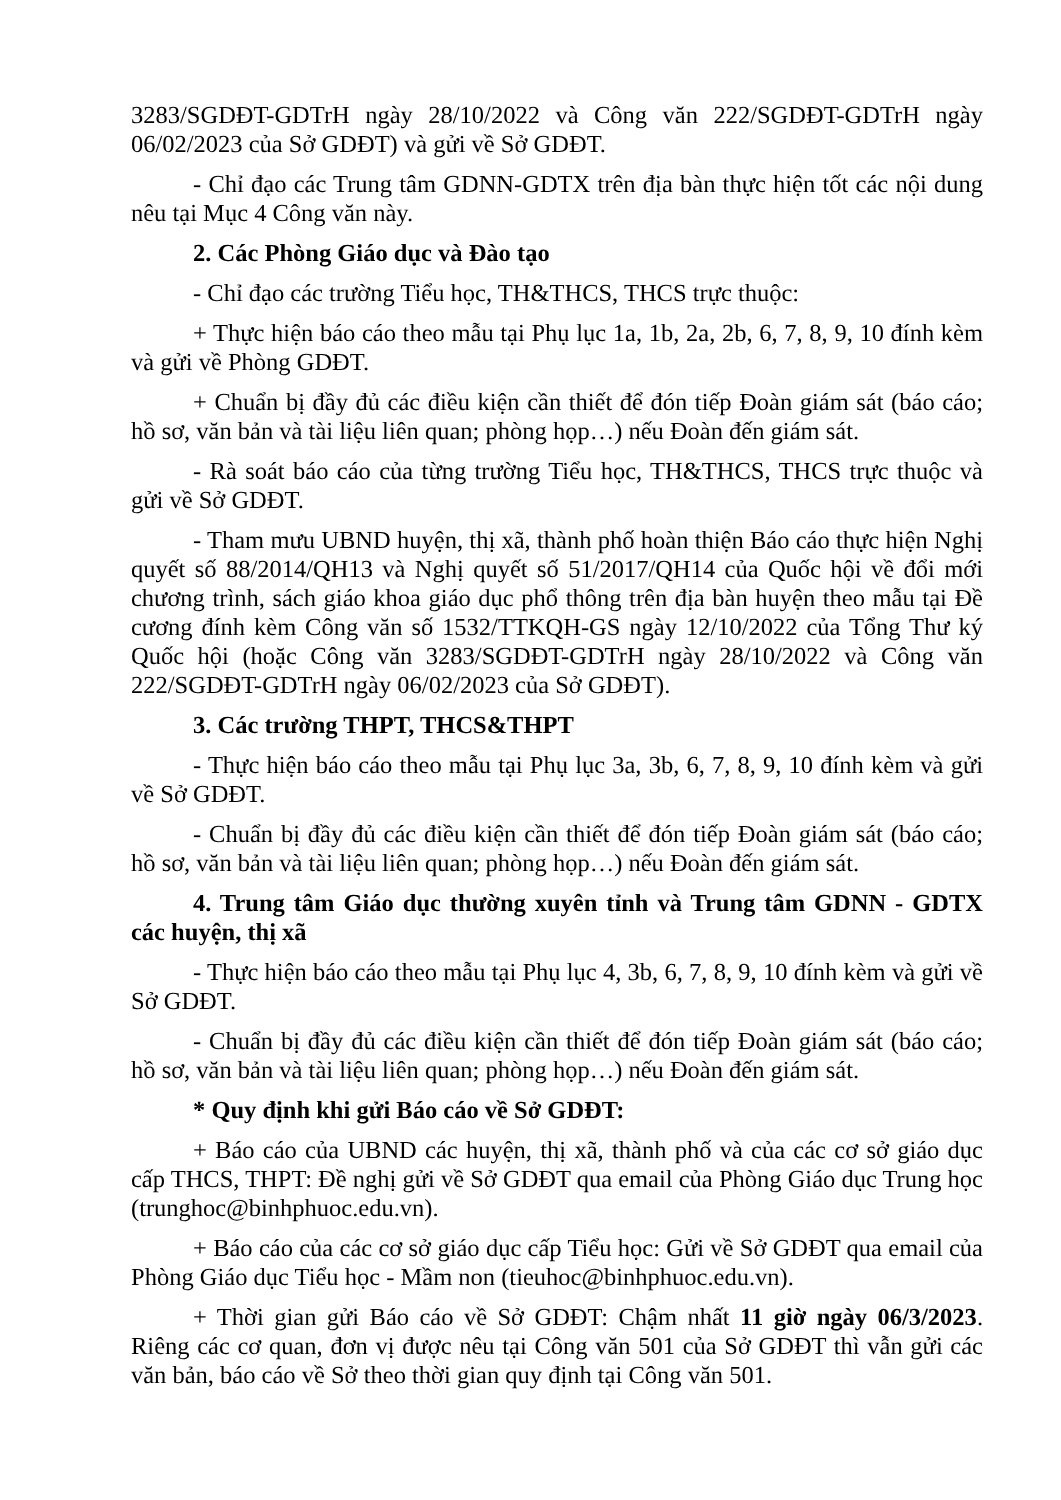3283/SGDĐT-GDTrH ngày 28/10/2022 và Công văn 222/SGDĐT-GDTrH ngày 06/02/2023 của Sở GDĐT) và gửi về Sở GDĐT.
- Chỉ đạo các Trung tâm GDNN-GDTX trên địa bàn thực hiện tốt các nội dung nêu tại Mục 4 Công văn này.
2. Các Phòng Giáo dục và Đào tạo
- Chỉ đạo các trường Tiểu học, TH&THCS, THCS trực thuộc:
+ Thực hiện báo cáo theo mẫu tại Phụ lục 1a, 1b, 2a, 2b, 6, 7, 8, 9, 10 đính kèm và gửi về Phòng GDĐT.
+ Chuẩn bị đầy đủ các điều kiện cần thiết để đón tiếp Đoàn giám sát (báo cáo; hồ sơ, văn bản và tài liệu liên quan; phòng họp…) nếu Đoàn đến giám sát.
- Rà soát báo cáo của từng trường Tiểu học, TH&THCS, THCS trực thuộc và gửi về Sở GDĐT.
- Tham mưu UBND huyện, thị xã, thành phố hoàn thiện Báo cáo thực hiện Nghị quyết số 88/2014/QH13 và Nghị quyết số 51/2017/QH14 của Quốc hội về đổi mới chương trình, sách giáo khoa giáo dục phổ thông trên địa bàn huyện theo mẫu tại Đề cương đính kèm Công văn số 1532/TTKQH-GS ngày 12/10/2022 của Tổng Thư ký Quốc hội (hoặc Công văn 3283/SGDĐT-GDTrH ngày 28/10/2022 và Công văn 222/SGDĐT-GDTrH ngày 06/02/2023 của Sở GDĐT).
3. Các trường THPT, THCS&THPT
- Thực hiện báo cáo theo mẫu tại Phụ lục 3a, 3b, 6, 7, 8, 9, 10 đính kèm và gửi về Sở GDĐT.
- Chuẩn bị đầy đủ các điều kiện cần thiết để đón tiếp Đoàn giám sát (báo cáo; hồ sơ, văn bản và tài liệu liên quan; phòng họp…) nếu Đoàn đến giám sát.
4. Trung tâm Giáo dục thường xuyên tỉnh và Trung tâm GDNN - GDTX các huyện, thị xã
- Thực hiện báo cáo theo mẫu tại Phụ lục 4, 3b, 6, 7, 8, 9, 10 đính kèm và gửi về Sở GDĐT.
- Chuẩn bị đầy đủ các điều kiện cần thiết để đón tiếp Đoàn giám sát (báo cáo; hồ sơ, văn bản và tài liệu liên quan; phòng họp…) nếu Đoàn đến giám sát.
* Quy định khi gửi Báo cáo về Sở GDĐT:
+ Báo cáo của UBND các huyện, thị xã, thành phố và của các cơ sở giáo dục cấp THCS, THPT: Đề nghị gửi về Sở GDĐT qua email của Phòng Giáo dục Trung học (trunghoc@binhphuoc.edu.vn).
+ Báo cáo của các cơ sở giáo dục cấp Tiểu học: Gửi về Sở GDĐT qua email của Phòng Giáo dục Tiểu học - Mầm non (tieuhoc@binhphuoc.edu.vn).
+ Thời gian gửi Báo cáo về Sở GDĐT: Chậm nhất 11 giờ ngày 06/3/2023. Riêng các cơ quan, đơn vị được nêu tại Công văn 501 của Sở GDĐT thì vẫn gửi các văn bản, báo cáo về Sở theo thời gian quy định tại Công văn 501.